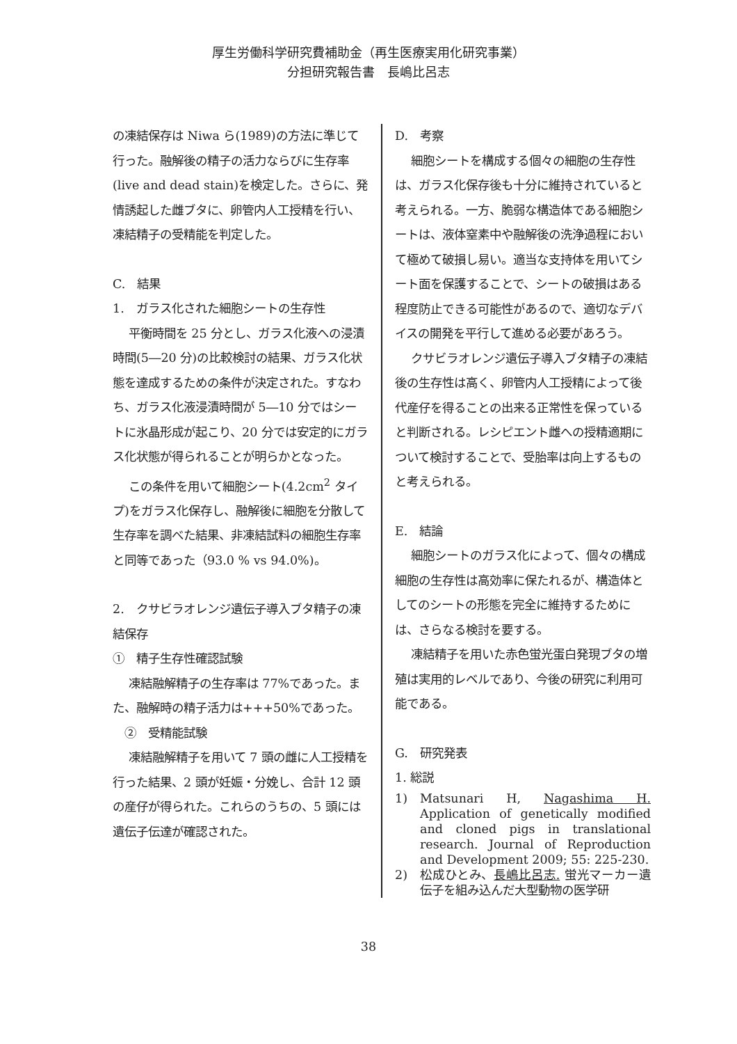厚生労働科学研究費補助金（再生医療実用化研究事業）
分担研究報告書　長嶋比呂志
の凍結保存は Niwa ら(1989)の方法に準じて行った。融解後の精子の活力ならびに生存率(live and dead stain)を検定した。さらに、発情誘起した雌ブタに、卵管内人工授精を行い、凍結精子の受精能を判定した。
C.　結果
1.　ガラス化された細胞シートの生存性
平衡時間を 25 分とし、ガラス化液への浸漬時間(5―20 分)の比較検討の結果、ガラス化状態を達成するための条件が決定された。すなわち、ガラス化液浸漬時間が 5―10 分ではシートに氷晶形成が起こり、20 分では安定的にガラス化状態が得られることが明らかとなった。
この条件を用いて細胞シート(4.2cm<sup>2</sup> タイプ)をガラス化保存し、融解後に細胞を分散して生存率を調べた結果、非凍結試料の細胞生存率と同等であった（93.0 % vs 94.0%)。
2.　クサビラオレンジ遺伝子導入ブタ精子の凍結保存
①　精子生存性確認試験
凍結融解精子の生存率は 77%であった。また、融解時の精子活力は+++50%であった。
　②　受精能試験
凍結融解精子を用いて 7 頭の雌に人工授精を行った結果、2 頭が妊娠・分娩し、合計 12 頭の産仔が得られた。これらのうちの、5 頭には遺伝子伝達が確認された。
D.　考察
細胞シートを構成する個々の細胞の生存性は、ガラス化保存後も十分に維持されていると考えられる。一方、脆弱な構造体である細胞シートは、液体窒素中や融解後の洗浄過程において極めて破損し易い。適当な支持体を用いてシート面を保護することで、シートの破損はある程度防止できる可能性があるので、適切なデバイスの開発を平行して進める必要があろう。
クサビラオレンジ遺伝子導入ブタ精子の凍結後の生存性は高く、卵管内人工授精によって後代産仔を得ることの出来る正常性を保っていると判断される。レシピエント雌への授精適期について検討することで、受胎率は向上するものと考えられる。
E.　結論
細胞シートのガラス化によって、個々の構成細胞の生存性は高効率に保たれるが、構造体としてのシートの形態を完全に維持するためには、さらなる検討を要する。
凍結精子を用いた赤色蛍光蛋白発現ブタの増殖は実用的レベルであり、今後の研究に利用可能である。
G.　研究発表
1. 総説
1) Matsunari H, Nagashima H. Application of genetically modified and cloned pigs in translational research. Journal of Reproduction and Development 2009; 55: 225-230.
2) 松成ひとみ、長嶋比呂志. 蛍光マーカー遺伝子を組み込んだ大型動物の医学研
38